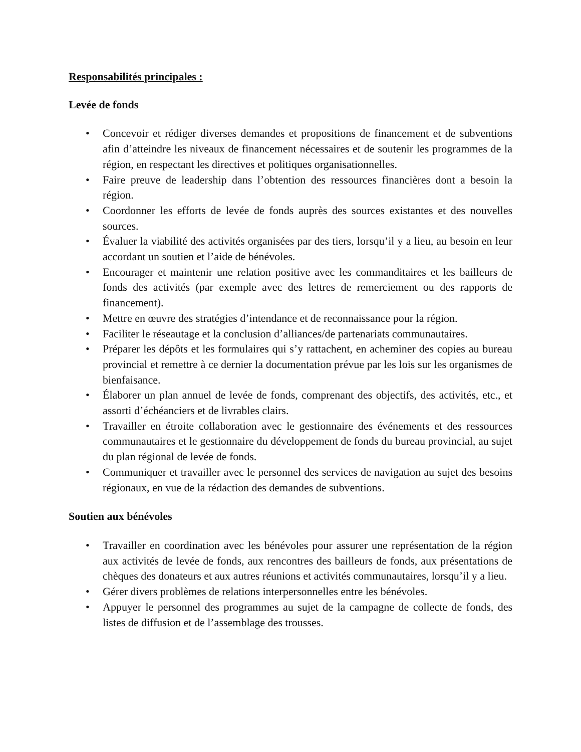Responsabilités principales :
Levée de fonds
• Concevoir et rédiger diverses demandes et propositions de financement et de subventions afin d’atteindre les niveaux de financement nécessaires et de soutenir les programmes de la région, en respectant les directives et politiques organisationnelles.
• Faire preuve de leadership dans l’obtention des ressources financières dont a besoin la région.
• Coordonner les efforts de levée de fonds auprès des sources existantes et des nouvelles sources.
• Évaluer la viabilité des activités organisées par des tiers, lorsqu’il y a lieu, au besoin en leur accordant un soutien et l’aide de bénévoles.
• Encourager et maintenir une relation positive avec les commanditaires et les bailleurs de fonds des activités (par exemple avec des lettres de remerciement ou des rapports de financement).
• Mettre en œuvre des stratégies d’intendance et de reconnaissance pour la région.
• Faciliter le réseautage et la conclusion d’alliances/de partenariats communautaires.
• Préparer les dépôts et les formulaires qui s’y rattachent, en acheminer des copies au bureau provincial et remettre à ce dernier la documentation prévue par les lois sur les organismes de bienfaisance.
• Élaborer un plan annuel de levée de fonds, comprenant des objectifs, des activités, etc., et assorti d’échéanciers et de livrables clairs.
• Travailler en étroite collaboration avec le gestionnaire des événements et des ressources communautaires et le gestionnaire du développement de fonds du bureau provincial, au sujet du plan régional de levée de fonds.
• Communiquer et travailler avec le personnel des services de navigation au sujet des besoins régionaux, en vue de la rédaction des demandes de subventions.
Soutien aux bénévoles
• Travailler en coordination avec les bénévoles pour assurer une représentation de la région aux activités de levée de fonds, aux rencontres des bailleurs de fonds, aux présentations de chèques des donateurs et aux autres réunions et activités communautaires, lorsqu’il y a lieu.
• Gérer divers problèmes de relations interpersonnelles entre les bénévoles.
• Appuyer le personnel des programmes au sujet de la campagne de collecte de fonds, des listes de diffusion et de l’assemblage des trousses.